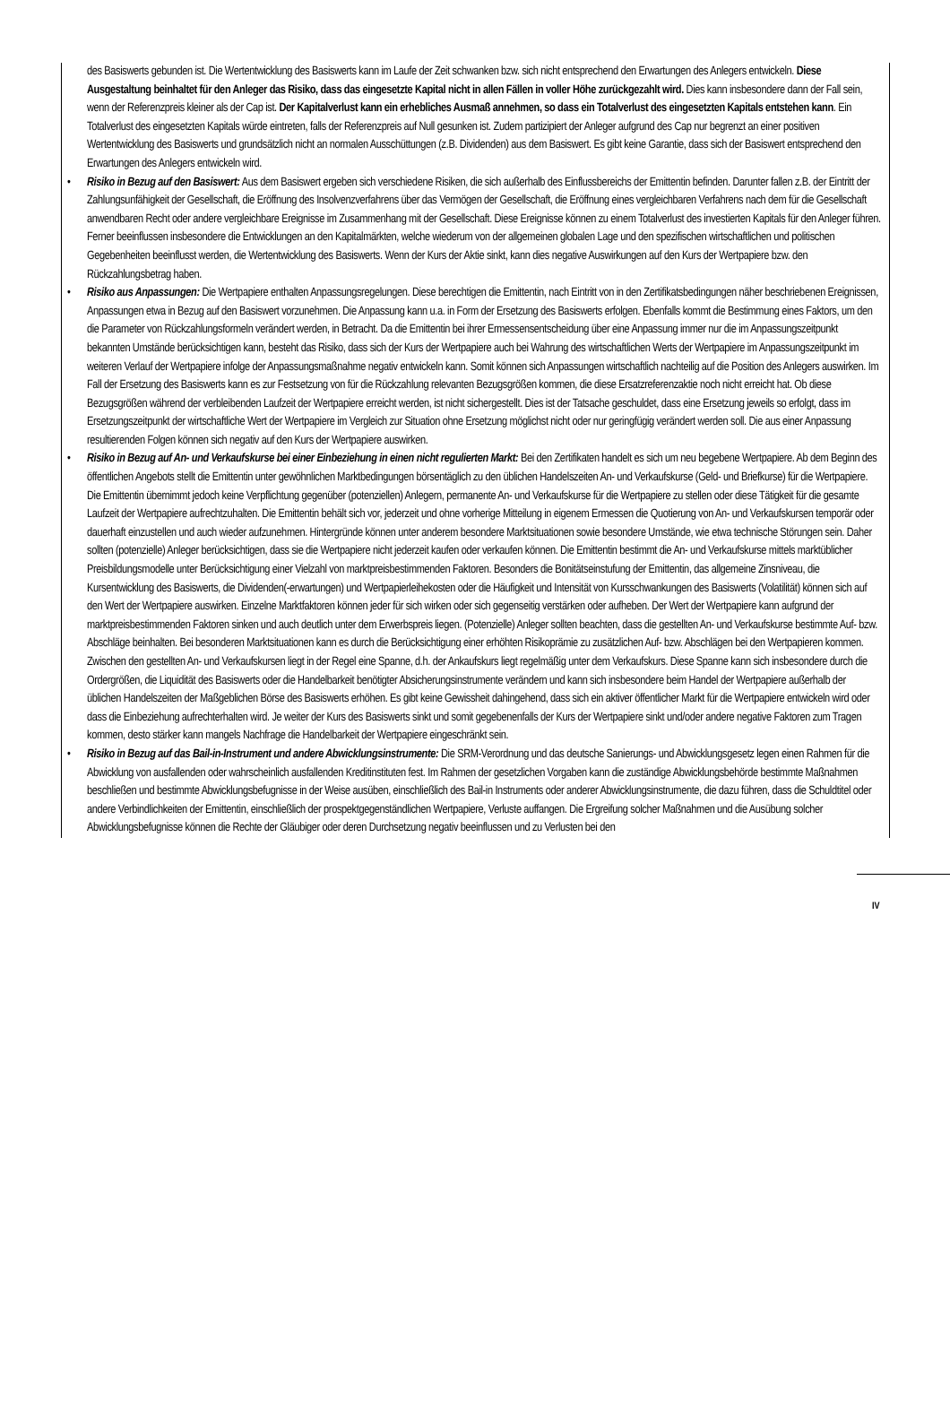des Basiswerts gebunden ist. Die Wertentwicklung des Basiswerts kann im Laufe der Zeit schwanken bzw. sich nicht entsprechend den Erwartungen des Anlegers entwickeln. Diese Ausgestaltung beinhaltet für den Anleger das Risiko, dass das eingesetzte Kapital nicht in allen Fällen in voller Höhe zurückgezahlt wird. Dies kann insbesondere dann der Fall sein, wenn der Referenzpreis kleiner als der Cap ist. Der Kapitalverlust kann ein erhebliches Ausmaß annehmen, so dass ein Totalverlust des eingesetzten Kapitals entstehen kann. Ein Totalverlust des eingesetzten Kapitals würde eintreten, falls der Referenzpreis auf Null gesunken ist. Zudem partizipiert der Anleger aufgrund des Cap nur begrenzt an einer positiven Wertentwicklung des Basiswerts und grundsätzlich nicht an normalen Ausschüttungen (z.B. Dividenden) aus dem Basiswert. Es gibt keine Garantie, dass sich der Basiswert entsprechend den Erwartungen des Anlegers entwickeln wird.
• Risiko in Bezug auf den Basiswert: Aus dem Basiswert ergeben sich verschiedene Risiken, die sich außerhalb des Einflussbereichs der Emittentin befinden. Darunter fallen z.B. der Eintritt der Zahlungsunfähigkeit der Gesellschaft, die Eröffnung des Insolvenzverfahrens über das Vermögen der Gesellschaft, die Eröffnung eines vergleichbaren Verfahrens nach dem für die Gesellschaft anwendbaren Recht oder andere vergleichbare Ereignisse im Zusammenhang mit der Gesellschaft. Diese Ereignisse können zu einem Totalverlust des investierten Kapitals für den Anleger führen. Ferner beeinflussen insbesondere die Entwicklungen an den Kapitalmärkten, welche wiederum von der allgemeinen globalen Lage und den spezifischen wirtschaftlichen und politischen Gegebenheiten beeinflusst werden, die Wertentwicklung des Basiswerts. Wenn der Kurs der Aktie sinkt, kann dies negative Auswirkungen auf den Kurs der Wertpapiere bzw. den Rückzahlungsbetrag haben.
• Risiko aus Anpassungen: Die Wertpapiere enthalten Anpassungsregelungen. Diese berechtigen die Emittentin, nach Eintritt von in den Zertifikatsbedingungen näher beschriebenen Ereignissen, Anpassungen etwa in Bezug auf den Basiswert vorzunehmen. Die Anpassung kann u.a. in Form der Ersetzung des Basiswerts erfolgen. Ebenfalls kommt die Bestimmung eines Faktors, um den die Parameter von Rückzahlungsformeln verändert werden, in Betracht. Da die Emittentin bei ihrer Ermessensentscheidung über eine Anpassung immer nur die im Anpassungszeitpunkt bekannten Umstände berücksichtigen kann, besteht das Risiko, dass sich der Kurs der Wertpapiere auch bei Wahrung des wirtschaftlichen Werts der Wertpapiere im Anpassungszeitpunkt im weiteren Verlauf der Wertpapiere infolge der Anpassungsmaßnahme negativ entwickeln kann. Somit können sich Anpassungen wirtschaftlich nachteilig auf die Position des Anlegers auswirken. Im Fall der Ersetzung des Basiswerts kann es zur Festsetzung von für die Rückzahlung relevanten Bezugsgrößen kommen, die diese Ersatzreferenzaktie noch nicht erreicht hat. Ob diese Bezugsgrößen während der verbleibenden Laufzeit der Wertpapiere erreicht werden, ist nicht sichergestellt. Dies ist der Tatsache geschuldet, dass eine Ersetzung jeweils so erfolgt, dass im Ersetzungszeitpunkt der wirtschaftliche Wert der Wertpapiere im Vergleich zur Situation ohne Ersetzung möglichst nicht oder nur geringfügig verändert werden soll. Die aus einer Anpassung resultierenden Folgen können sich negativ auf den Kurs der Wertpapiere auswirken.
• Risiko in Bezug auf An- und Verkaufskurse bei einer Einbeziehung in einen nicht regulierten Markt: Bei den Zertifikaten handelt es sich um neu begebene Wertpapiere. Ab dem Beginn des öffentlichen Angebots stellt die Emittentin unter gewöhnlichen Marktbedingungen börsentäglich zu den üblichen Handelszeiten An- und Verkaufskurse (Geld- und Briefkurse) für die Wertpapiere. Die Emittentin übernimmt jedoch keine Verpflichtung gegenüber (potenziellen) Anlegern, permanente An- und Verkaufskurse für die Wertpapiere zu stellen oder diese Tätigkeit für die gesamte Laufzeit der Wertpapiere aufrechtzuhalten. Die Emittentin behält sich vor, jederzeit und ohne vorherige Mitteilung in eigenem Ermessen die Quotierung von An- und Verkaufskursen temporär oder dauerhaft einzustellen und auch wieder aufzunehmen. Hintergründe können unter anderem besondere Marktsituationen sowie besondere Umstände, wie etwa technische Störungen sein. Daher sollten (potenzielle) Anleger berücksichtigen, dass sie die Wertpapiere nicht jederzeit kaufen oder verkaufen können. Die Emittentin bestimmt die An- und Verkaufskurse mittels marktüblicher Preisbildungsmodelle unter Berücksichtigung einer Vielzahl von marktpreisbestimmenden Faktoren. Besonders die Bonitätseinstufung der Emittentin, das allgemeine Zinsniveau, die Kursentwicklung des Basiswerts, die Dividenden(-erwartungen) und Wertpapierleihekosten oder die Häufigkeit und Intensität von Kursschwankungen des Basiswerts (Volatilität) können sich auf den Wert der Wertpapiere auswirken. Einzelne Marktfaktoren können jeder für sich wirken oder sich gegenseitig verstärken oder aufheben. Der Wert der Wertpapiere kann aufgrund der marktpreisbestimmenden Faktoren sinken und auch deutlich unter dem Erwerbspreis liegen. (Potenzielle) Anleger sollten beachten, dass die gestellten An- und Verkaufskurse bestimmte Auf- bzw. Abschläge beinhalten. Bei besonderen Marktsituationen kann es durch die Berücksichtigung einer erhöhten Risikoprämie zu zusätzlichen Auf- bzw. Abschlägen bei den Wertpapieren kommen. Zwischen den gestellten An- und Verkaufskursen liegt in der Regel eine Spanne, d.h. der Ankaufskurs liegt regelmäßig unter dem Verkaufskurs. Diese Spanne kann sich insbesondere durch die Ordergrößen, die Liquidität des Basiswerts oder die Handelbarkeit benötigter Absicherungsinstrumente verändern und kann sich insbesondere beim Handel der Wertpapiere außerhalb der üblichen Handelszeiten der Maßgeblichen Börse des Basiswerts erhöhen. Es gibt keine Gewissheit dahingehend, dass sich ein aktiver öffentlicher Markt für die Wertpapiere entwickeln wird oder dass die Einbeziehung aufrechterhalten wird. Je weiter der Kurs des Basiswerts sinkt und somit gegebenenfalls der Kurs der Wertpapiere sinkt und/oder andere negative Faktoren zum Tragen kommen, desto stärker kann mangels Nachfrage die Handelbarkeit der Wertpapiere eingeschränkt sein.
• Risiko in Bezug auf das Bail-in-Instrument und andere Abwicklungsinstrumente: Die SRM-Verordnung und das deutsche Sanierungs- und Abwicklungsgesetz legen einen Rahmen für die Abwicklung von ausfallenden oder wahrscheinlich ausfallenden Kreditinstituten fest. Im Rahmen der gesetzlichen Vorgaben kann die zuständige Abwicklungsbehörde bestimmte Maßnahmen beschließen und bestimmte Abwicklungsbefugnisse in der Weise ausüben, einschließlich des Bail-in Instruments oder anderer Abwicklungsinstrumente, die dazu führen, dass die Schuldtitel oder andere Verbindlichkeiten der Emittentin, einschließlich der prospektgegenständlichen Wertpapiere, Verluste auffangen. Die Ergreifung solcher Maßnahmen und die Ausübung solcher Abwicklungsbefugnisse können die Rechte der Gläubiger oder deren Durchsetzung negativ beeinflussen und zu Verlusten bei den
IV